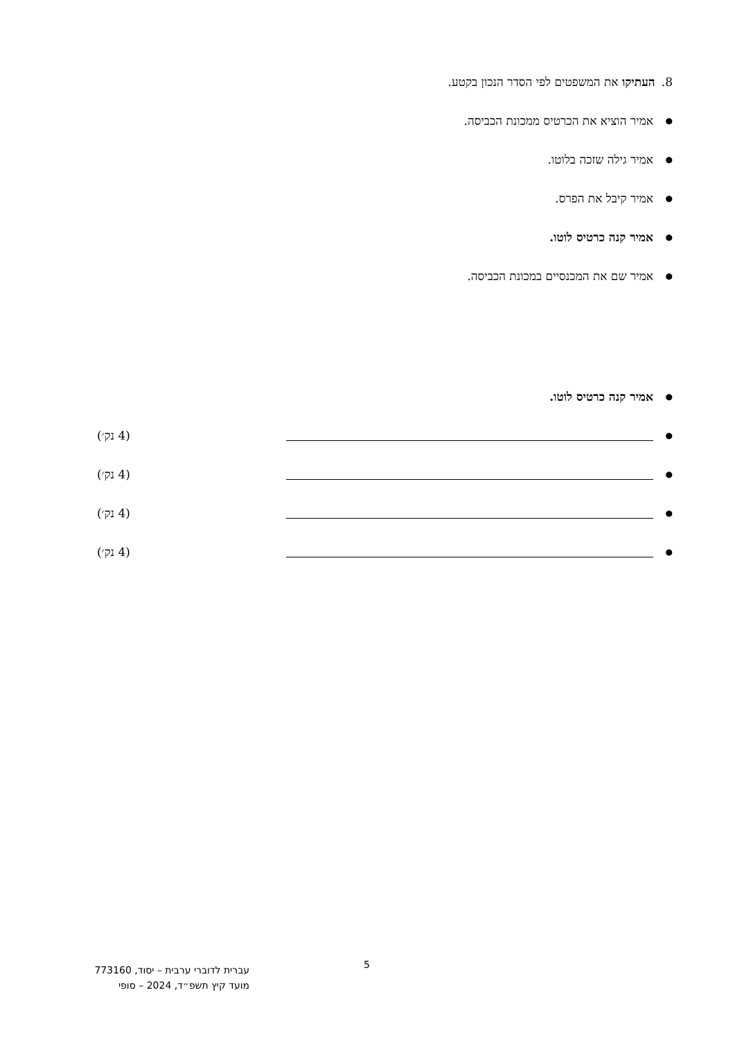8. העתיקו את המשפטים לפי הסדר הנכון בקטע.
● אמיר הוציא את הכרטיס ממכונת הכביסה.
● אמיר גילה שזכה בלוטו.
● אמיר קיבל את הפרס.
● אמיר קנה כרטיס לוטו.
● אמיר שם את המכנסיים במכונת הכביסה.
● אמיר קנה כרטיס לוטו.
● (4 נק׳)
● (4 נק׳)
● (4 נק׳)
● (4 נק׳)
5
עברית לדוברי ערבית – יסוד, 773160
מועד קיץ תשפ״ד, 2024 – סופי